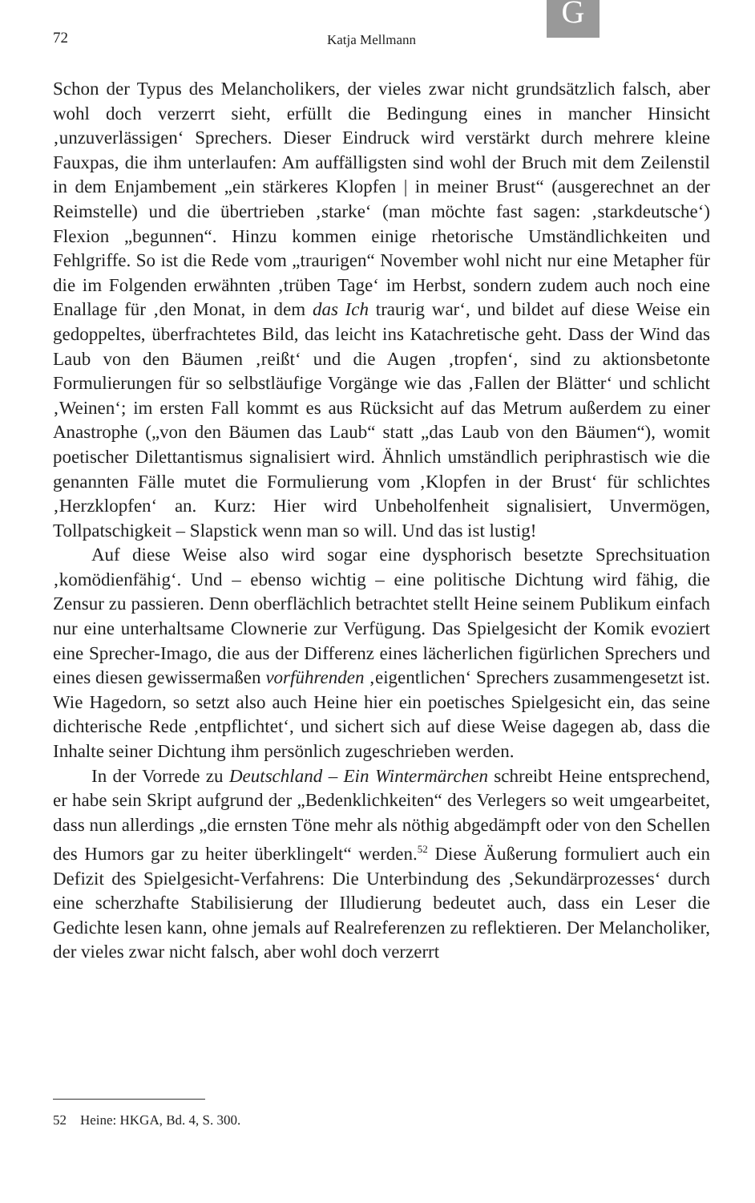G
72 Katja Mellmann
Schon der Typus des Melancholikers, der vieles zwar nicht grundsätzlich falsch, aber wohl doch verzerrt sieht, erfüllt die Bedingung eines in mancher Hinsicht ‚unzuverlässigen‘ Sprechers. Dieser Eindruck wird verstärkt durch mehrere kleine Fauxpas, die ihm unterlaufen: Am auffälligsten sind wohl der Bruch mit dem Zeilenstil in dem Enjambement „ein stärkeres Klopfen | in meiner Brust“ (ausgerechnet an der Reimstelle) und die übertrieben ‚starke‘ (man möchte fast sagen: ‚starkdeutsche‘) Flexion „begunnen“. Hinzu kommen einige rhetorische Umständlichkeiten und Fehlgriffe. So ist die Rede vom „traurigen“ November wohl nicht nur eine Metapher für die im Folgenden erwähnten ‚trüben Tage‘ im Herbst, sondern zudem auch noch eine Enallage für ‚den Monat, in dem das Ich traurig war‘, und bildet auf diese Weise ein gedoppeltes, überfrachtetes Bild, das leicht ins Katachretische geht. Dass der Wind das Laub von den Bäumen ‚reißt‘ und die Augen ‚tropfen‘, sind zu aktionsbetonte Formulierungen für so selbstläufige Vorgänge wie das ‚Fallen der Blätter‘ und schlicht ‚Weinen‘; im ersten Fall kommt es aus Rücksicht auf das Metrum außerdem zu einer Anastrophe („von den Bäumen das Laub“ statt „das Laub von den Bäumen“), womit poetischer Dilettantismus signalisiert wird. Ähnlich umständlich periphrastisch wie die genannten Fälle mutet die Formulierung vom ‚Klopfen in der Brust‘ für schlichtes ‚Herzklopfen‘ an. Kurz: Hier wird Unbeholfenheit signalisiert, Unvermögen, Tollpatschigkeit – Slapstick wenn man so will. Und das ist lustig!
Auf diese Weise also wird sogar eine dysphorisch besetzte Sprechsituation ‚komödienfähig‘. Und – ebenso wichtig – eine politische Dichtung wird fähig, die Zensur zu passieren. Denn oberflächlich betrachtet stellt Heine seinem Publikum einfach nur eine unterhaltsame Clownerie zur Verfügung. Das Spielgesicht der Komik evoziert eine Sprecher-Imago, die aus der Differenz eines lächerlichen figürlichen Sprechers und eines diesen gewissermaßen vorführenden ‚eigentlichen‘ Sprechers zusammengesetzt ist. Wie Hagedorn, so setzt also auch Heine hier ein poetisches Spielgesicht ein, das seine dichterische Rede ‚entpflichtet‘, und sichert sich auf diese Weise dagegen ab, dass die Inhalte seiner Dichtung ihm persönlich zugeschrieben werden.
In der Vorrede zu Deutschland – Ein Wintermärchen schreibt Heine entsprechend, er habe sein Skript aufgrund der „Bedenklichkeiten“ des Verlegers so weit umgearbeitet, dass nun allerdings „die ernsten Töne mehr als nöthig abgedämpft oder von den Schellen des Humors gar zu heiter überklingelt“ werden.<sup>52</sup> Diese Äußerung formuliert auch ein Defizit des Spielgesicht-Verfahrens: Die Unterbindung des ‚Sekundärprozesses‘ durch eine scherzhafte Stabilisierung der Illudierung bedeutet auch, dass ein Leser die Gedichte lesen kann, ohne jemals auf Realreferenzen zu reflektieren. Der Melancholiker, der vieles zwar nicht falsch, aber wohl doch verzerrt
52 Heine: HKGA, Bd. 4, S. 300.